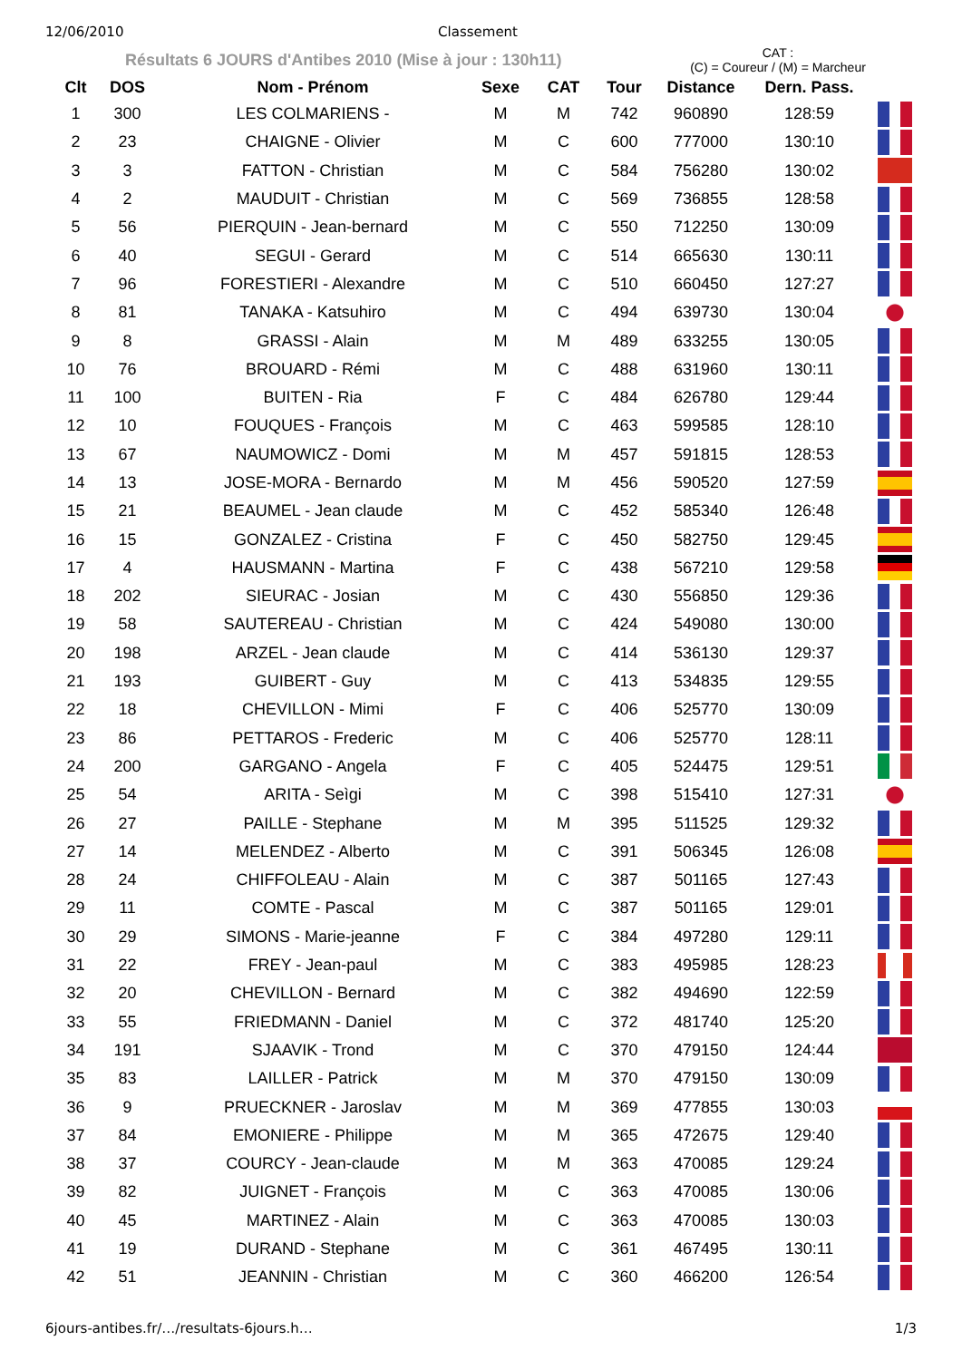12/06/2010 Classement
Résultats 6 JOURS d'Antibes 2010 (Mise à jour : 130h11)
CAT :
(C) = Coureur / (M) = Marcheur
| Clt | DOS | Nom - Prénom | Sexe | CAT | Tour | Distance | Dern. Pass. | |
| --- | --- | --- | --- | --- | --- | --- | --- | --- |
| 1 | 300 | LES COLMARIENS - | M | M | 742 | 960890 | 128:59 | |
| 2 | 23 | CHAIGNE - Olivier | M | C | 600 | 777000 | 130:10 | |
| 3 | 3 | FATTON - Christian | M | C | 584 | 756280 | 130:02 | |
| 4 | 2 | MAUDUIT - Christian | M | C | 569 | 736855 | 128:58 | |
| 5 | 56 | PIERQUIN - Jean-bernard | M | C | 550 | 712250 | 130:09 | |
| 6 | 40 | SEGUI - Gerard | M | C | 514 | 665630 | 130:11 | |
| 7 | 96 | FORESTIERI - Alexandre | M | C | 510 | 660450 | 127:27 | |
| 8 | 81 | TANAKA - Katsuhiro | M | C | 494 | 639730 | 130:04 | |
| 9 | 8 | GRASSI - Alain | M | M | 489 | 633255 | 130:05 | |
| 10 | 76 | BROUARD - Rémi | M | C | 488 | 631960 | 130:11 | |
| 11 | 100 | BUITEN - Ria | F | C | 484 | 626780 | 129:44 | |
| 12 | 10 | FOUQUES - François | M | C | 463 | 599585 | 128:10 | |
| 13 | 67 | NAUMOWICZ - Domi | M | M | 457 | 591815 | 128:53 | |
| 14 | 13 | JOSE-MORA - Bernardo | M | M | 456 | 590520 | 127:59 | |
| 15 | 21 | BEAUMEL - Jean claude | M | C | 452 | 585340 | 126:48 | |
| 16 | 15 | GONZALEZ - Cristina | F | C | 450 | 582750 | 129:45 | |
| 17 | 4 | HAUSMANN - Martina | F | C | 438 | 567210 | 129:58 | |
| 18 | 202 | SIEURAC - Josian | M | C | 430 | 556850 | 129:36 | |
| 19 | 58 | SAUTEREAU - Christian | M | C | 424 | 549080 | 130:00 | |
| 20 | 198 | ARZEL - Jean claude | M | C | 414 | 536130 | 129:37 | |
| 21 | 193 | GUIBERT - Guy | M | C | 413 | 534835 | 129:55 | |
| 22 | 18 | CHEVILLON - Mimi | F | C | 406 | 525770 | 130:09 | |
| 23 | 86 | PETTAROS - Frederic | M | C | 406 | 525770 | 128:11 | |
| 24 | 200 | GARGANO - Angela | F | C | 405 | 524475 | 129:51 | |
| 25 | 54 | ARITA - Seìgi | M | C | 398 | 515410 | 127:31 | |
| 26 | 27 | PAILLE - Stephane | M | M | 395 | 511525 | 129:32 | |
| 27 | 14 | MELENDEZ - Alberto | M | C | 391 | 506345 | 126:08 | |
| 28 | 24 | CHIFFOLEAU - Alain | M | C | 387 | 501165 | 127:43 | |
| 29 | 11 | COMTE - Pascal | M | C | 387 | 501165 | 129:01 | |
| 30 | 29 | SIMONS - Marie-jeanne | F | C | 384 | 497280 | 129:11 | |
| 31 | 22 | FREY - Jean-paul | M | C | 383 | 495985 | 128:23 | |
| 32 | 20 | CHEVILLON - Bernard | M | C | 382 | 494690 | 122:59 | |
| 33 | 55 | FRIEDMANN - Daniel | M | C | 372 | 481740 | 125:20 | |
| 34 | 191 | SJAAVIK - Trond | M | C | 370 | 479150 | 124:44 | |
| 35 | 83 | LAILLER - Patrick | M | M | 370 | 479150 | 130:09 | |
| 36 | 9 | PRUECKNER - Jaroslav | M | M | 369 | 477855 | 130:03 | |
| 37 | 84 | EMONIERE - Philippe | M | M | 365 | 472675 | 129:40 | |
| 38 | 37 | COURCY - Jean-claude | M | M | 363 | 470085 | 129:24 | |
| 39 | 82 | JUIGNET - François | M | C | 363 | 470085 | 130:06 | |
| 40 | 45 | MARTINEZ - Alain | M | C | 363 | 470085 | 130:03 | |
| 41 | 19 | DURAND - Stephane | M | C | 361 | 467495 | 130:11 | |
| 42 | 51 | JEANNIN - Christian | M | C | 360 | 466200 | 126:54 | |
6jours-antibes.fr/…/resultats-6jours.h… 1/3